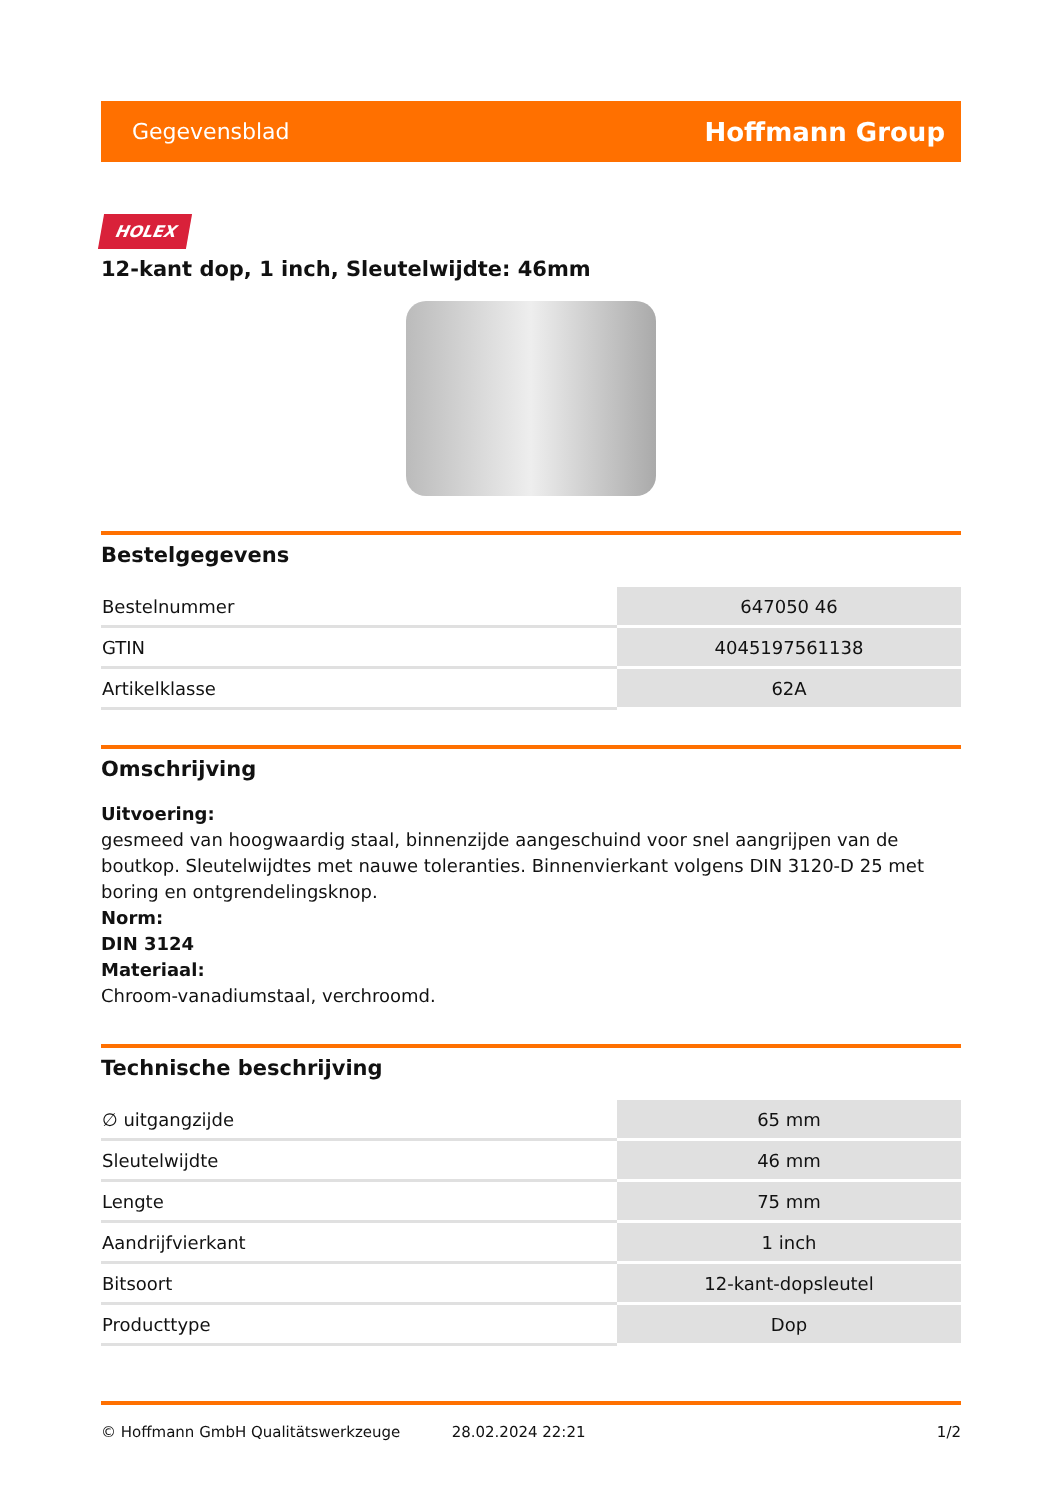Gegevensblad Hoffmann Group
HOLEX
12-kant dop, 1 inch, Sleutelwijdte: 46mm
Bestelgegevens
| Bestelnummer | 647050 46 |
| GTIN | 4045197561138 |
| Artikelklasse | 62A |
Omschrijving
Uitvoering:
gesmeed van hoogwaardig staal, binnenzijde aangeschuind voor snel aangrijpen van de boutkop. Sleutelwijdtes met nauwe toleranties. Binnenvierkant volgens DIN 3120-D 25 met boring en ontgrendelingsknop.
Norm:
DIN 3124
Materiaal:
Chroom-vanadiumstaal, verchroomd.
Technische beschrijving
| ∅ uitgangzijde | 65 mm |
| Sleutelwijdte | 46 mm |
| Lengte | 75 mm |
| Aandrijfvierkant | 1 inch |
| Bitsoort | 12-kant-dopsleutel |
| Producttype | Dop |
© Hoffmann GmbH Qualitätswerkzeuge 28.02.2024 22:21 1/2